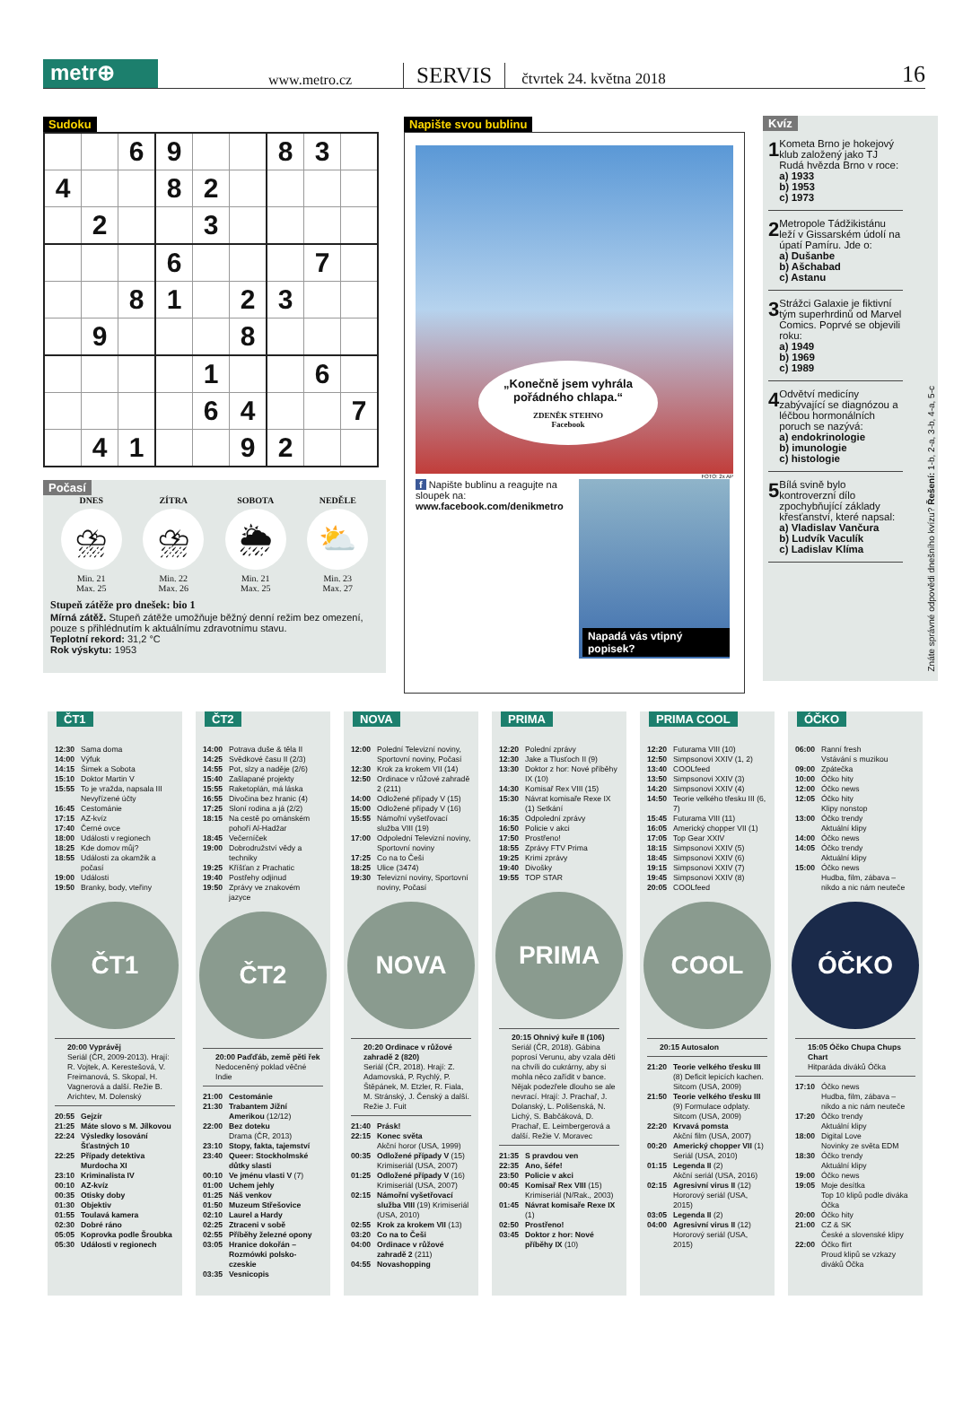metr⊕
www.metro.cz
SERVIS
čtvrtek 24. května 2018
16
Sudoku
| | | 6 | 9 | | | 8 | 3 | |
| 4 | | | 8 | 2 | | | | |
| | 2 | | | 3 | | | | |
| | | | 6 | | | | 7 | |
| | | 8 | 1 | | 2 | 3 | | |
| | 9 | | | | 8 | | | |
| | | | | 1 | | | 6 | |
| | | | | 6 | 4 | | | 7 |
| | 4 | 1 | | | 9 | 2 | | |
Počasí
DNES
⛈
Min. 21
Max. 25
ZÍTRA
⛈
Min. 22
Max. 26
SOBOTA
🌦
Min. 21
Max. 25
NEDĚLE
⛅
Min. 23
Max. 27
Stupeň zátěže pro dnešek: bio 1
Mírná zátěž. Stupeň zátěže umožňuje běžný denní režim bez omezení, pouze s přihlédnutím k aktuálnímu zdravotnímu stavu.
Teplotní rekord: 31,2 °C
Rok výskytu: 1953
Napište svou bublinu
„Konečně jsem vyhrála pořádného chlapa.“ZDENĚK STEHNO
Facebook
FOTO: 2x AP
f Napište bublinu a reagujte na sloupek na:
www.facebook.com/denikmetro
Napadá vás vtipný popisek?
Kvíz
1
Kometa Brno je hokejový klub založený jako TJ Rudá hvězda Brno v roce:
a) 1933
b) 1953
c) 1973
2
Metropole Tádžikistánu leží v Gissarském údolí na úpatí Pamíru. Jde o:
a) Dušanbe
b) Ašchabad
c) Astanu
3
Strážci Galaxie je fiktivní tým superhrdinů od Marvel Comics. Poprvé se objevili roku:
a) 1949
b) 1969
c) 1989
4
Odvětví medicíny zabývající se diagnózou a léčbou hormonálních poruch se nazývá:
a) endokrinologie
b) imunologie
c) histologie
5
Bílá svině bylo kontroverzní dílo zpochybňující základy křesťanství, které napsal:
a) Vladislav Vančura
b) Ludvík Vaculík
c) Ladislav Klíma
Znáte správné odpovědi dnešního kvízu? Řešení: 1-b, 2-a, 3-b, 4-a, 5-c
ČT1
12:30 Sama doma
14:00 Výfuk
14:15 Šimek a Sobota
15:10 Doktor Martin V
15:55 To je vražda, napsala III Nevyřízené účty
16:45 Cestománie
17:15 AZ-kvíz
17:40 Černé ovce
18:00 Události v regionech
18:25 Kde domov můj?
18:55 Události za okamžik a počasí
19:00 Události
19:50 Branky, body, vteřiny
ČT1
20:00 Vyprávěj
Seriál (ČR, 2009-2013). Hrají: R. Vojtek, A. Keres­tešová, V. Freimanová, S. Skopal, H. Vagnerová a další. Režie B. Arichtev, M. Dolenský
20:55 Gejzír
21:25 Máte slovo s M. Jílkovou
22:24 Výsledky losování Šťastných 10
22:25 Případy detektiva Murdocha XI
23:10 Kriminalista IV
00:10 AZ-kvíz
00:35 Otisky doby
01:30 Objektiv
01:55 Toulavá kamera
02:30 Dobré ráno
05:05 Koprovka podle Šroubka
05:30 Události v regionech
ČT2
14:00 Potrava duše & těla II
14:25 Svědkové času II (2/3)
14:55 Pot, slzy a naděje (2/6)
15:40 Zašlapané projekty
15:55 Raketoplán, má láska
16:55 Divočina bez hranic (4)
17:25 Sloní rodina a já (2/2)
18:15 Na cestě po ománském pohoří Al-Hadžar
18:45 Večerníček
19:00 Dobrodružství vědy a techniky
19:25 Kříšťan z Prachatic
19:40 Postřehy odjinud
19:50 Zprávy ve znakovém jazyce
ČT2
20:00 Paďďáb, země pěti řek
Nedoceněný poklad věčné Indie
21:00 Cestománie
21:30 Trabantem Jižní Amerikou (12/12)
22:00 Bez doteku
Drama (ČR, 2013)
23:10 Stopy, fakta, tajemství
23:40 Queer: Stockholmské důtky slasti
00:10 Ve jménu vlasti V (7)
01:00 Uchem jehly
01:25 Náš venkov
01:50 Muzeum Střešovice
02:10 Laurel a Hardy
02:25 Ztraceni v sobě
02:55 Příběhy železné opony
03:05 Hranice dokořán – Rozmówki polsko-czeskie
03:35 Vesnicopis
NOVA
12:00 Polední Televizní noviny, Sportovní noviny, Počasí
12:30 Krok za krokem VII (14)
12:50 Ordinace v růžové zahradě 2 (211)
14:00 Odložené případy V (15)
15:00 Odložené případy V (16)
15:55 Námořní vyšetřovací služba VIII (19)
17:00 Odpolední Televizní noviny, Sportovní noviny
17:25 Co na to Češi
18:25 Ulice (3474)
19:30 Televizní noviny, Sportovní noviny, Počasí
NOVA
20:20 Ordinace v růžové zahradě 2 (820)
Seriál (ČR, 2018). Hrají: Z. Adamovská, P. Rychlý, P. Štěpánek, M. Etzler, R. Fiala, M. Stránský, J. Čen­ský a další. Režie J. Fuit
21:40 Prásk!
22:15 Konec světa
Akční horor (USA, 1999)
00:35 Odložené případy V (15) Krimiseriál (USA, 2007)
01:25 Odložené případy V (16) Krimiseriál (USA, 2007)
02:15 Námořní vyšetřovací služba VIII (19) Krimiseriál (USA, 2010)
02:55 Krok za krokem VII (13)
03:20 Co na to Češi
04:00 Ordinace v růžové zahradě 2 (211)
04:55 Novashopping
PRIMA
12:20 Polední zprávy
12:30 Jake a Tlusťoch II (9)
13:30 Doktor z hor: Nové příběhy IX (10)
14:30 Komisař Rex VIII (15)
15:30 Návrat komisaře Rexe IX (1) Setkání
16:35 Odpolední zprávy
16:50 Policie v akci
17:50 Prostřeno!
18:55 Zprávy FTV Prima
19:25 Krimi zprávy
19:40 Divošky
19:55 TOP STAR
PRIMA
20:15 Ohnivý kuře II (106)
Seriál (ČR, 2018). Gábina poprosí Verunu, aby vzala děti na chvíli do cukrárny, aby si mohla něco zařídit v bance. Nějak podezřele dlouho se ale nevrací. Hrají: J. Prachař, J. Dolanský, L. Polišenská, N. Lichý, S. Babčáková, D. Prachař, E. Leimbergerová a další. Režie V. Moravec
21:35 S pravdou ven
22:35 Ano, šéfe!
23:50 Policie v akci
00:45 Komisař Rex VIII (15) Krimiseriál (N/Rak., 2003)
01:45 Návrat komisaře Rexe IX (1)
02:50 Prostřeno!
03:45 Doktor z hor: Nové příběhy IX (10)
PRIMA COOL
12:20 Futurama VIII (10)
12:50 Simpsonovi XXIV (1, 2)
13:40 COOLfeed
13:50 Simpsonovi XXIV (3)
14:20 Simpsonovi XXIV (4)
14:50 Teorie velkého třesku III (6, 7)
15:45 Futurama VIII (11)
16:05 Americký chopper VII (1)
17:05 Top Gear XXIV
18:15 Simpsonovi XXIV (5)
18:45 Simpsonovi XXIV (6)
19:15 Simpsonovi XXIV (7)
19:45 Simpsonovi XXIV (8)
20:05 COOLfeed
COOL
20:15 Autosalon
21:20 Teorie velkého třesku III (8) Deficit lepicích kachen. Sitcom (USA, 2009)
21:50 Teorie velkého třesku III (9) Formulace odplaty. Sitcom (USA, 2009)
22:20 Krvavá pomsta
Akční film (USA, 2007)
00:20 Americký chopper VII (1) Seriál (USA, 2010)
01:15 Legenda II (2)
Akční seriál (USA, 2016)
02:15 Agresivní virus II (12) Hororový seriál (USA, 2015)
03:05 Legenda II (2)
04:00 Agresivní virus II (12) Hororový seriál (USA, 2015)
ÓČKO
06:00 Ranní fresh
Vstávání s muzikou
09:00 Zpátečka
10:00 Óčko hity
12:00 Óčko news
12:05 Óčko hity
Klipy nonstop
13:00 Óčko trendy
Aktuální klipy
14:00 Óčko news
14:05 Óčko trendy
Aktuální klipy
15:00 Óčko news
Hudba, film, zábava – nikdo a nic nám neuteče
ÓČKO
15:05 Óčko Chupa Chups Chart
Hitparáda diváků Óčka
17:10 Óčko news
Hudba, film, zábava – nikdo a nic nám neuteče
17:20 Óčko trendy
Aktuální klipy
18:00 Digital Love
Novinky ze světa EDM
18:30 Óčko trendy
Aktuální klipy
19:00 Óčko news
19:05 Moje desítka
Top 10 klipů podle diváka Óčka
20:00 Óčko hity
21:00 CZ & SK
České a slovenské klipy
22:00 Óčko flirt
Proud klipů se vzkazy diváků Óčka